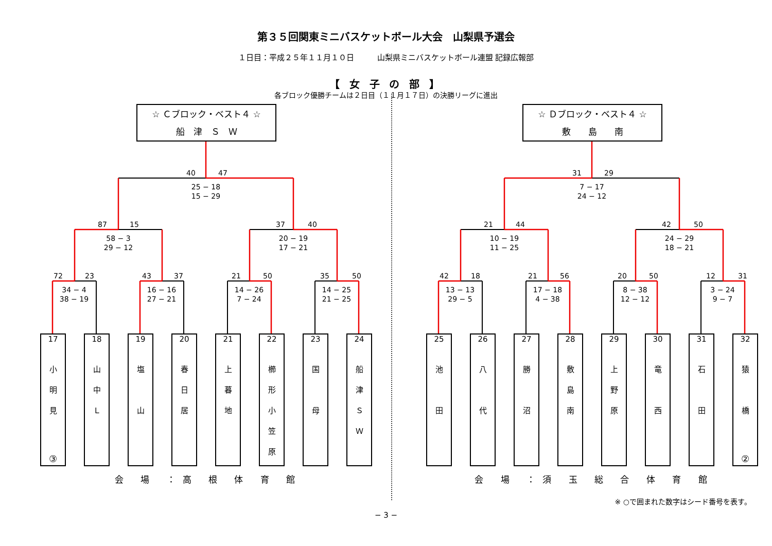第３５回関東ミニバスケットボール大会　山梨県予選会
１日目：平成２５年１１月１０日　　　山梨県ミニバスケットボール連盟 記録広報部
【 女 子 の 部 】
各ブロック優勝チームは２日目（１１月１７日）の決勝リーグに進出
☆ Ｃブロック・ベスト４ ☆
船　津　Ｓ　Ｗ
40 47
25 − 18
15 − 29
87 15
58 − 3
29 − 12
37 40
20 − 19
17 − 21
72 23
34 − 4
38 − 19
43 37
16 − 16
27 − 21
21 50
14 − 26
7 − 24
35 50
14 − 25
21 − 25
17
小
明
見
③
18
山
中
Ｌ
19
塩
山
20
春
日
居
21
上
暮
地
22
櫛
形
小
笠
原
23
国
母
24
船
津
Ｓ
Ｗ
会 場 ：高 根 体 育 館
☆ Ｄブロック・ベスト４ ☆
敷　　島　　南
31 29
7 − 17
24 − 12
21 44
10 − 19
11 − 25
42 50
24 − 29
18 − 21
42 18
13 − 13
29 − 5
21 56
17 − 18
4 − 38
20 50
8 − 38
12 − 12
12 31
3 − 24
9 − 7
25
池
田
26
八
代
27
勝
沼
28
敷
島
南
29
上
野
原
30
竜
西
31
石
田
32
猿
橋
②
会 場 ：須 玉 総 合 体 育 館
※ ○で囲まれた数字はシード番号を表す。
− 3 −